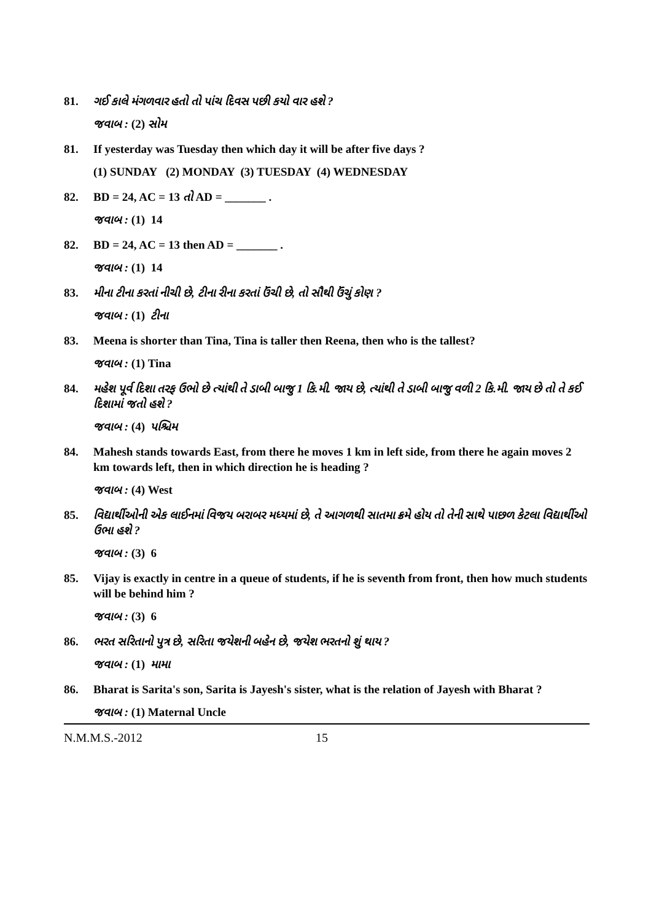81. ગઈ કાલે મંગળવાર હતો તો પાંચ દિવસ પછી કયો વાર હશે ?
જવાબ : (2) સોમ
81. If yesterday was Tuesday then which day it will be after five days ?
(1) SUNDAY (2) MONDAY (3) TUESDAY (4) WEDNESDAY
82. BD = 24, AC = 13 તો AD = _______ .
જવાબ : (1) 14
82. BD = 24, AC = 13 then AD = _______ .
જવાબ : (1) 14
83. મીના ટીના કરતાં નીચી છે, ટીના રીના કરતાં ઉંચી છે, તો સૌથી ઉંચું કોણ ?
જવાબ : (1) ટીના
83. Meena is shorter than Tina, Tina is taller then Reena, then who is the tallest?
જવાબ : (1) Tina
84. મહેશ પૂર્વ દિશા તરફ ઉભો છે ત્યાંથી તે ડાબી બાજુ 1 કિ.મી. જાય છે, ત્યાંથી તે ડાબી બાજુ વળી 2 કિ.મી. જાય છે તો તે કઈ દિશામાં જતો હશે ?
જવાબ : (4) પશ્ચિમ
84. Mahesh stands towards East, from there he moves 1 km in left side, from there he again moves 2 km towards left, then in which direction he is heading ?
જવાબ : (4) West
85. વિદ્યાર્થીઓની એક લાઈનમાં વિજય બરાબર મધ્યમાં છે, તે આગળથી સાતમા ક્રમે હોય તો તેની સાથે પાછળ કેટલા વિદ્યાર્થીઓ ઉભા હશે ?
જવાબ : (3) 6
85. Vijay is exactly in centre in a queue of students, if he is seventh from front, then how much students will be behind him ?
જવાબ : (3) 6
86. ભરત સરિતાનો પુત્ર છે, સરિતા જયેશની બહેન છે, જયેશ ભરતનો શું થાય ?
જવાબ : (1) મામા
86. Bharat is Sarita's son, Sarita is Jayesh's sister, what is the relation of Jayesh with Bharat ?
જવાબ : (1) Maternal Uncle
N.M.M.S.-2012 15